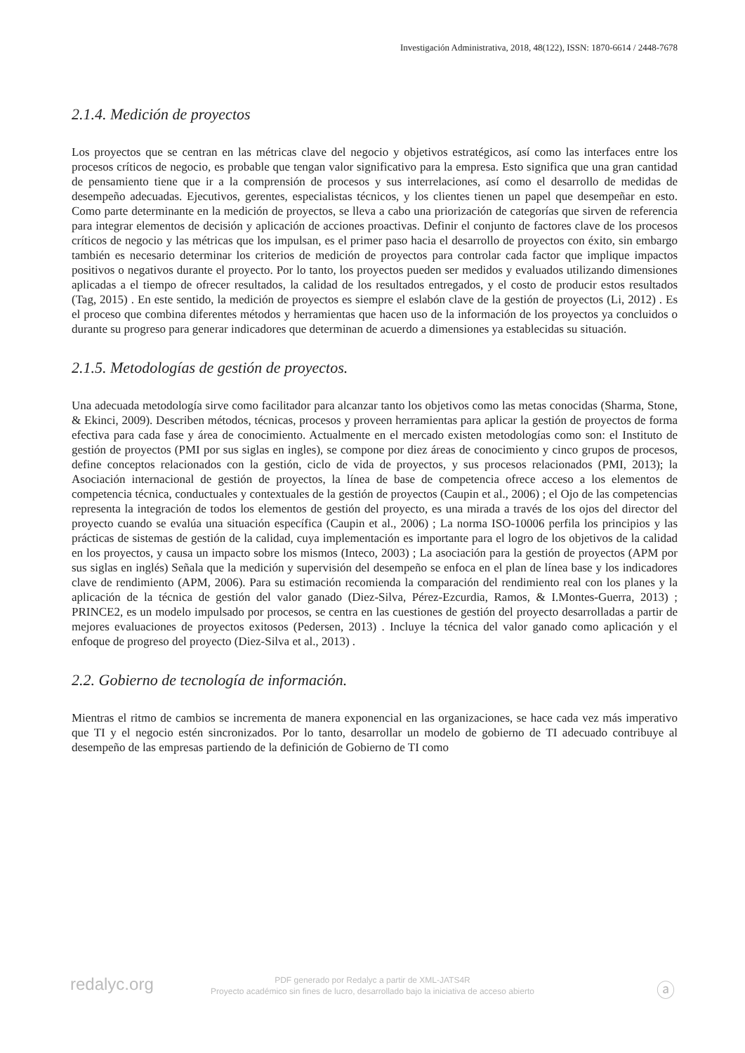Investigación Administrativa, 2018, 48(122), ISSN: 1870-6614 / 2448-7678
2.1.4. Medición de proyectos
Los proyectos que se centran en las métricas clave del negocio y objetivos estratégicos, así como las interfaces entre los procesos críticos de negocio, es probable que tengan valor significativo para la empresa. Esto significa que una gran cantidad de pensamiento tiene que ir a la comprensión de procesos y sus interrelaciones, así como el desarrollo de medidas de desempeño adecuadas. Ejecutivos, gerentes, especialistas técnicos, y los clientes tienen un papel que desempeñar en esto. Como parte determinante en la medición de proyectos, se lleva a cabo una priorización de categorías que sirven de referencia para integrar elementos de decisión y aplicación de acciones proactivas. Definir el conjunto de factores clave de los procesos críticos de negocio y las métricas que los impulsan, es el primer paso hacia el desarrollo de proyectos con éxito, sin embargo también es necesario determinar los criterios de medición de proyectos para controlar cada factor que implique impactos positivos o negativos durante el proyecto. Por lo tanto, los proyectos pueden ser medidos y evaluados utilizando dimensiones aplicadas a el tiempo de ofrecer resultados, la calidad de los resultados entregados, y el costo de producir estos resultados (Tag, 2015) . En este sentido, la medición de proyectos es siempre el eslabón clave de la gestión de proyectos (Li, 2012) . Es el proceso que combina diferentes métodos y herramientas que hacen uso de la información de los proyectos ya concluidos o durante su progreso para generar indicadores que determinan de acuerdo a dimensiones ya establecidas su situación.
2.1.5. Metodologías de gestión de proyectos.
Una adecuada metodología sirve como facilitador para alcanzar tanto los objetivos como las metas conocidas (Sharma, Stone, & Ekinci, 2009). Describen métodos, técnicas, procesos y proveen herramientas para aplicar la gestión de proyectos de forma efectiva para cada fase y área de conocimiento. Actualmente en el mercado existen metodologías como son: el Instituto de gestión de proyectos (PMI por sus siglas en ingles), se compone por diez áreas de conocimiento y cinco grupos de procesos, define conceptos relacionados con la gestión, ciclo de vida de proyectos, y sus procesos relacionados (PMI, 2013); la Asociación internacional de gestión de proyectos, la línea de base de competencia ofrece acceso a los elementos de competencia técnica, conductuales y contextuales de la gestión de proyectos (Caupin et al., 2006) ; el Ojo de las competencias representa la integración de todos los elementos de gestión del proyecto, es una mirada a través de los ojos del director del proyecto cuando se evalúa una situación específica (Caupin et al., 2006) ; La norma ISO-10006 perfila los principios y las prácticas de sistemas de gestión de la calidad, cuya implementación es importante para el logro de los objetivos de la calidad en los proyectos, y causa un impacto sobre los mismos (Inteco, 2003) ; La asociación para la gestión de proyectos (APM por sus siglas en inglés) Señala que la medición y supervisión del desempeño se enfoca en el plan de línea base y los indicadores clave de rendimiento (APM, 2006). Para su estimación recomienda la comparación del rendimiento real con los planes y la aplicación de la técnica de gestión del valor ganado (Diez-Silva, Pérez-Ezcurdia, Ramos, & I.Montes-Guerra, 2013) ; PRINCE2, es un modelo impulsado por procesos, se centra en las cuestiones de gestión del proyecto desarrolladas a partir de mejores evaluaciones de proyectos exitosos (Pedersen, 2013) . Incluye la técnica del valor ganado como aplicación y el enfoque de progreso del proyecto (Diez-Silva et al., 2013) .
2.2. Gobierno de tecnología de información.
Mientras el ritmo de cambios se incrementa de manera exponencial en las organizaciones, se hace cada vez más imperativo que TI y el negocio estén sincronizados. Por lo tanto, desarrollar un modelo de gobierno de TI adecuado contribuye al desempeño de las empresas partiendo de la definición de Gobierno de TI como
redalyc.org
PDF generado por Redalyc a partir de XML-JATS4R
Proyecto académico sin fines de lucro, desarrollado bajo la iniciativa de acceso abierto
ⓐ